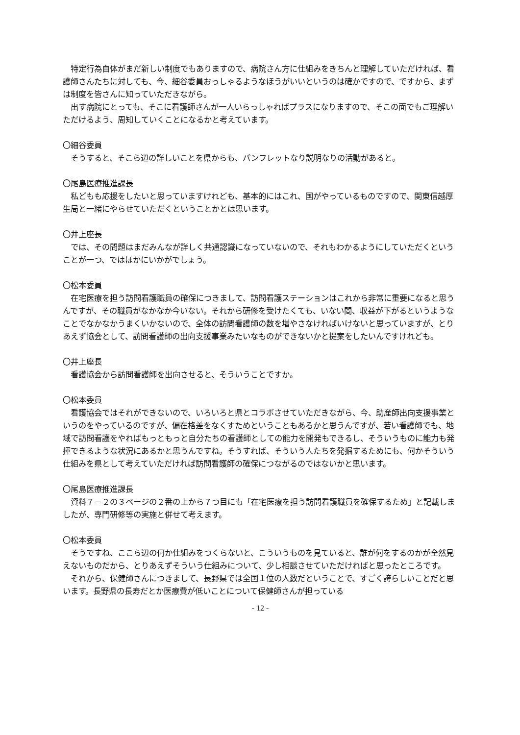特定行為自体がまだ新しい制度でもありますので、病院さん方に仕組みをきちんと理解していただければ、看護師さんたちに対しても、今、細谷委員おっしゃるようなほうがいいというのは確かですので、ですから、まずは制度を皆さんに知っていただきながら。
　出す病院にとっても、そこに看護師さんが一人いらっしゃればプラスになりますので、そこの面でもご理解いただけるよう、周知していくことになるかと考えています。
〇細谷委員
　そうすると、そこら辺の詳しいことを県からも、パンフレットなり説明なりの活動があると。
〇尾島医療推進課長
　私どもも応援をしたいと思っていますけれども、基本的にはこれ、国がやっているものですので、関東信越厚生局と一緒にやらせていただくということかとは思います。
〇井上座長
　では、その問題はまだみんなが詳しく共通認識になっていないので、それもわかるようにしていただくということが一つ、ではほかにいかがでしょう。
〇松本委員
　在宅医療を担う訪問看護職員の確保につきまして、訪問看護ステーションはこれから非常に重要になると思うんですが、その職員がなかなか今いない。それから研修を受けたくても、いない間、収益が下がるというようなことでなかなかうまくいかないので、全体の訪問看護師の数を増やさなければいけないと思っていますが、とりあえず協会として、訪問看護師の出向支援事業みたいなものができないかと提案をしたいんですけれども。
〇井上座長
　看護協会から訪問看護師を出向させると、そういうことですか。
〇松本委員
　看護協会ではそれができないので、いろいろと県とコラボさせていただきながら、今、助産師出向支援事業というのをやっているのですが、偏在格差をなくすためということもあるかと思うんですが、若い看護師でも、地域で訪問看護をやればもっともっと自分たちの看護師としての能力を開発もできるし、そういうものに能力も発揮できるような状況にあるかと思うんですね。そうすれば、そういう人たちを発掘するためにも、何かそういう仕組みを県として考えていただければ訪問看護師の確保につながるのではないかと思います。
〇尾島医療推進課長
　資料７－２の３ページの２番の上から７つ目にも「在宅医療を担う訪問看護職員を確保するため」と記載しましたが、専門研修等の実施と併せて考えます。
〇松本委員
　そうですね、ここら辺の何か仕組みをつくらないと、こういうものを見ていると、誰が何をするのかが全然見えないものだから、とりあえずそういう仕組みについて、少し相談させていただければと思ったところです。
　それから、保健師さんにつきまして、長野県では全国１位の人数だということで、すごく誇らしいことだと思います。長野県の長寿だとか医療費が低いことについて保健師さんが担っている
- 12 -